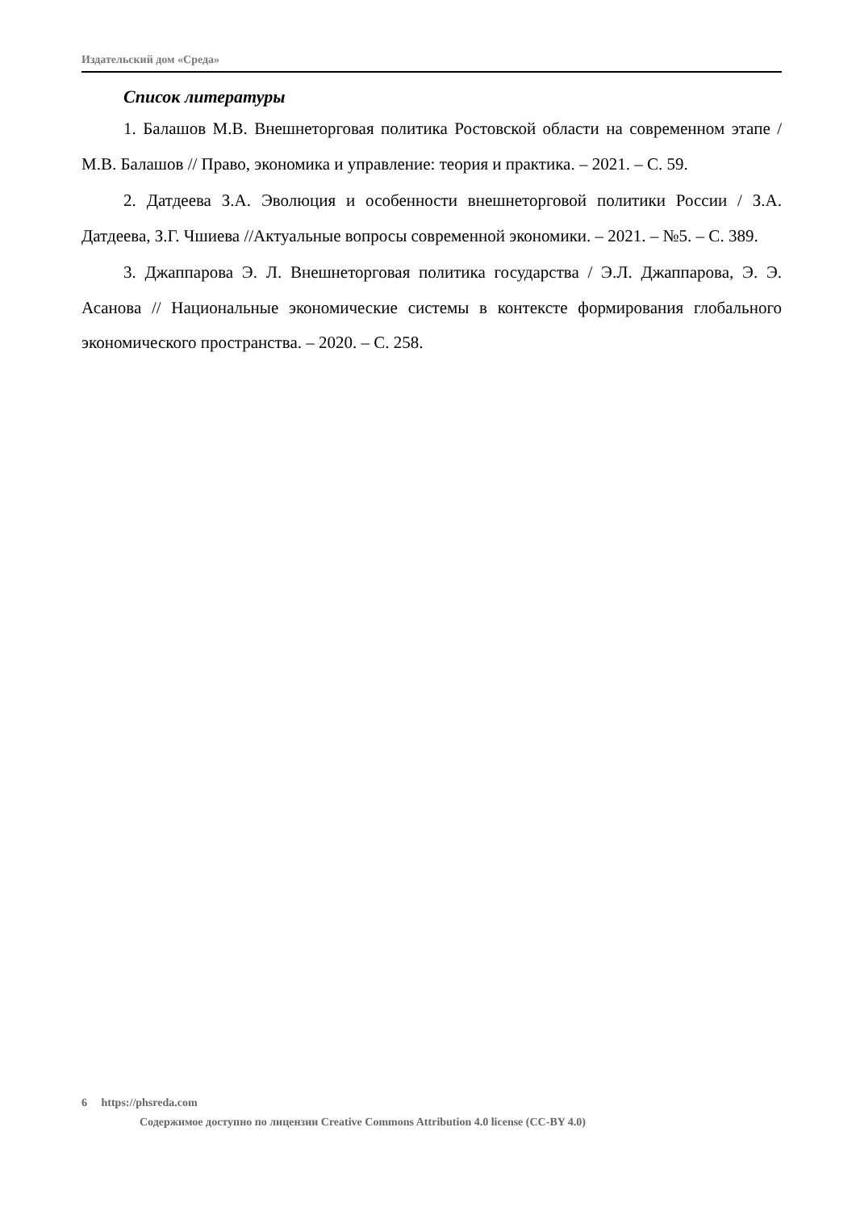Издательский дом «Среда»
Список литературы
1. Балашов М.В. Внешнеторговая политика Ростовской области на современном этапе / М.В. Балашов // Право, экономика и управление: теория и практика. – 2021. – С. 59.
2. Датдеева З.А. Эволюция и особенности внешнеторговой политики России / З.А. Датдеева, З.Г. Чшиева //Актуальные вопросы современной экономики. – 2021. – №5. – С. 389.
3. Джаппарова Э. Л. Внешнеторговая политика государства / Э.Л. Джаппарова, Э. Э. Асанова // Национальные экономические системы в контексте формирования глобального экономического пространства. – 2020. – С. 258.
6 https://phsreda.com
Содержимое доступно по лицензии Creative Commons Attribution 4.0 license (CC-BY 4.0)